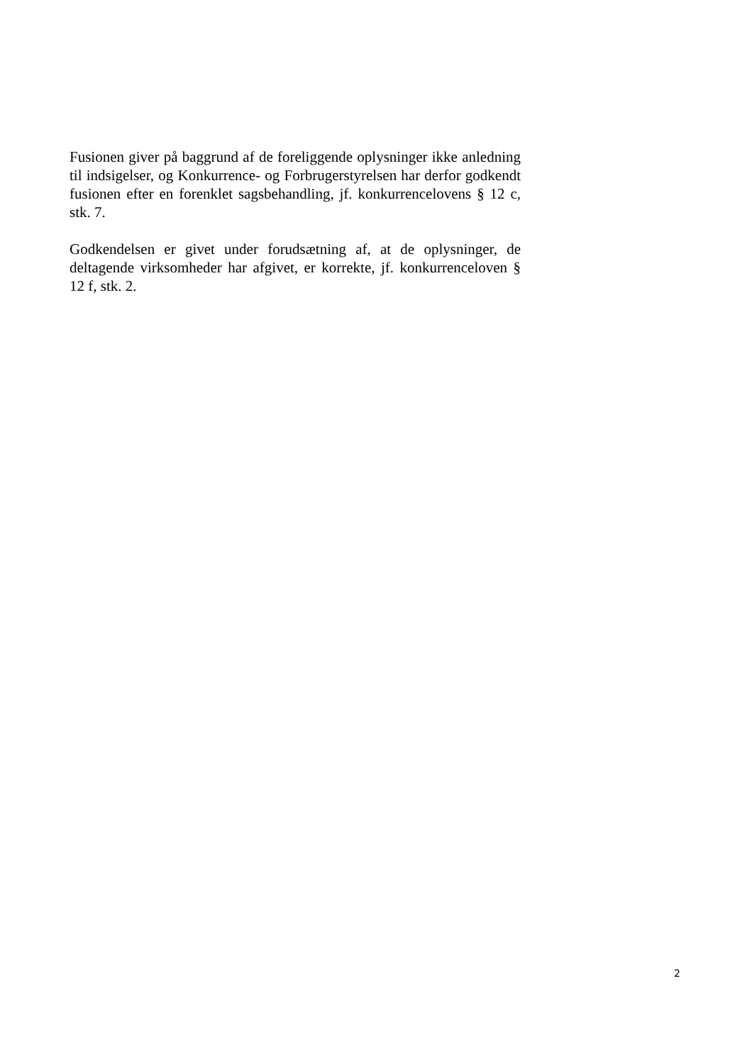Fusionen giver på baggrund af de foreliggende oplysninger ikke anledning til indsigelser, og Konkurrence- og Forbrugerstyrelsen har derfor godkendt fusionen efter en forenklet sagsbehandling, jf. konkurrencelovens § 12 c, stk. 7.
Godkendelsen er givet under forudsætning af, at de oplysninger, de deltagende virksomheder har afgivet, er korrekte, jf. konkurrenceloven § 12 f, stk. 2.
2